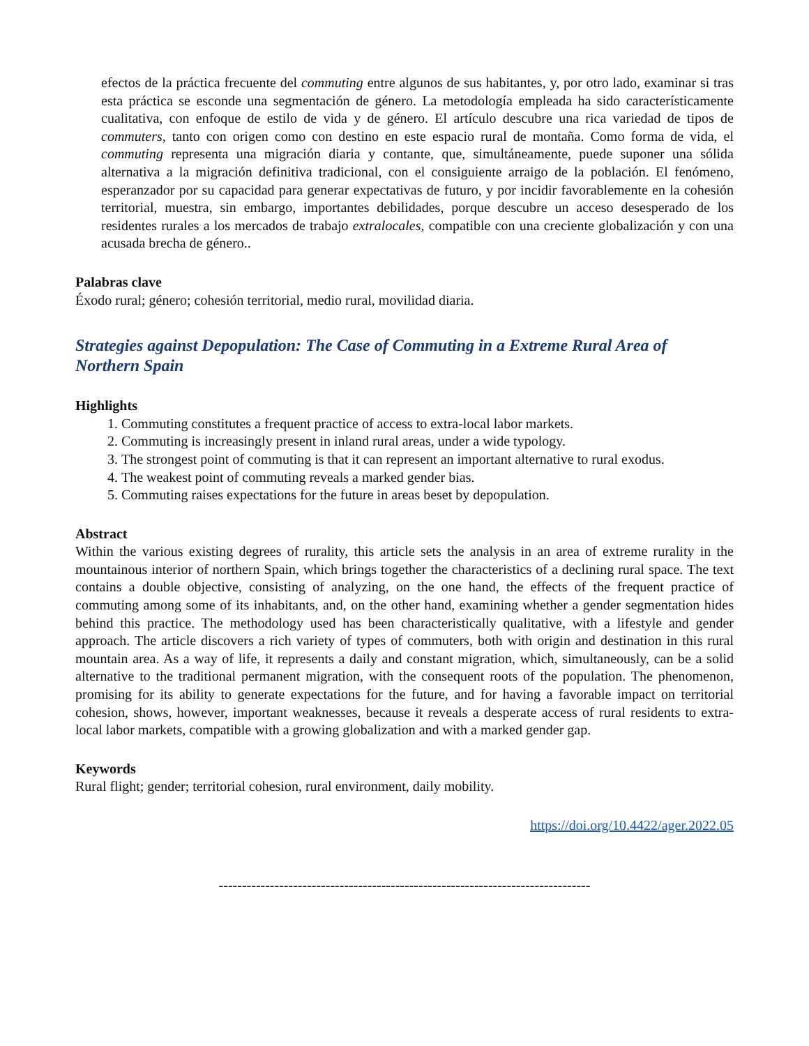efectos de la práctica frecuente del commuting entre algunos de sus habitantes, y, por otro lado, examinar si tras esta práctica se esconde una segmentación de género. La metodología empleada ha sido característicamente cualitativa, con enfoque de estilo de vida y de género. El artículo descubre una rica variedad de tipos de commuters, tanto con origen como con destino en este espacio rural de montaña. Como forma de vida, el commuting representa una migración diaria y contante, que, simultáneamente, puede suponer una sólida alternativa a la migración definitiva tradicional, con el consiguiente arraigo de la población. El fenómeno, esperanzador por su capacidad para generar expectativas de futuro, y por incidir favorablemente en la cohesión territorial, muestra, sin embargo, importantes debilidades, porque descubre un acceso desesperado de los residentes rurales a los mercados de trabajo extralocales, compatible con una creciente globalización y con una acusada brecha de género..
Palabras clave
Éxodo rural; género; cohesión territorial, medio rural, movilidad diaria.
Strategies against Depopulation: The Case of Commuting in a Extreme Rural Area of Northern Spain
Highlights
1. Commuting constitutes a frequent practice of access to extra-local labor markets.
2. Commuting is increasingly present in inland rural areas, under a wide typology.
3. The strongest point of commuting is that it can represent an important alternative to rural exodus.
4. The weakest point of commuting reveals a marked gender bias.
5. Commuting raises expectations for the future in areas beset by depopulation.
Abstract
Within the various existing degrees of rurality, this article sets the analysis in an area of extreme rurality in the mountainous interior of northern Spain, which brings together the characteristics of a declining rural space. The text contains a double objective, consisting of analyzing, on the one hand, the effects of the frequent practice of commuting among some of its inhabitants, and, on the other hand, examining whether a gender segmentation hides behind this practice. The methodology used has been characteristically qualitative, with a lifestyle and gender approach. The article discovers a rich variety of types of commuters, both with origin and destination in this rural mountain area. As a way of life, it represents a daily and constant migration, which, simultaneously, can be a solid alternative to the traditional permanent migration, with the consequent roots of the population. The phenomenon, promising for its ability to generate expectations for the future, and for having a favorable impact on territorial cohesion, shows, however, important weaknesses, because it reveals a desperate access of rural residents to extra-local labor markets, compatible with a growing globalization and with a marked gender gap.
Keywords
Rural flight; gender; territorial cohesion, rural environment, daily mobility.
https://doi.org/10.4422/ager.2022.05
--------------------------------------------------------------------------------